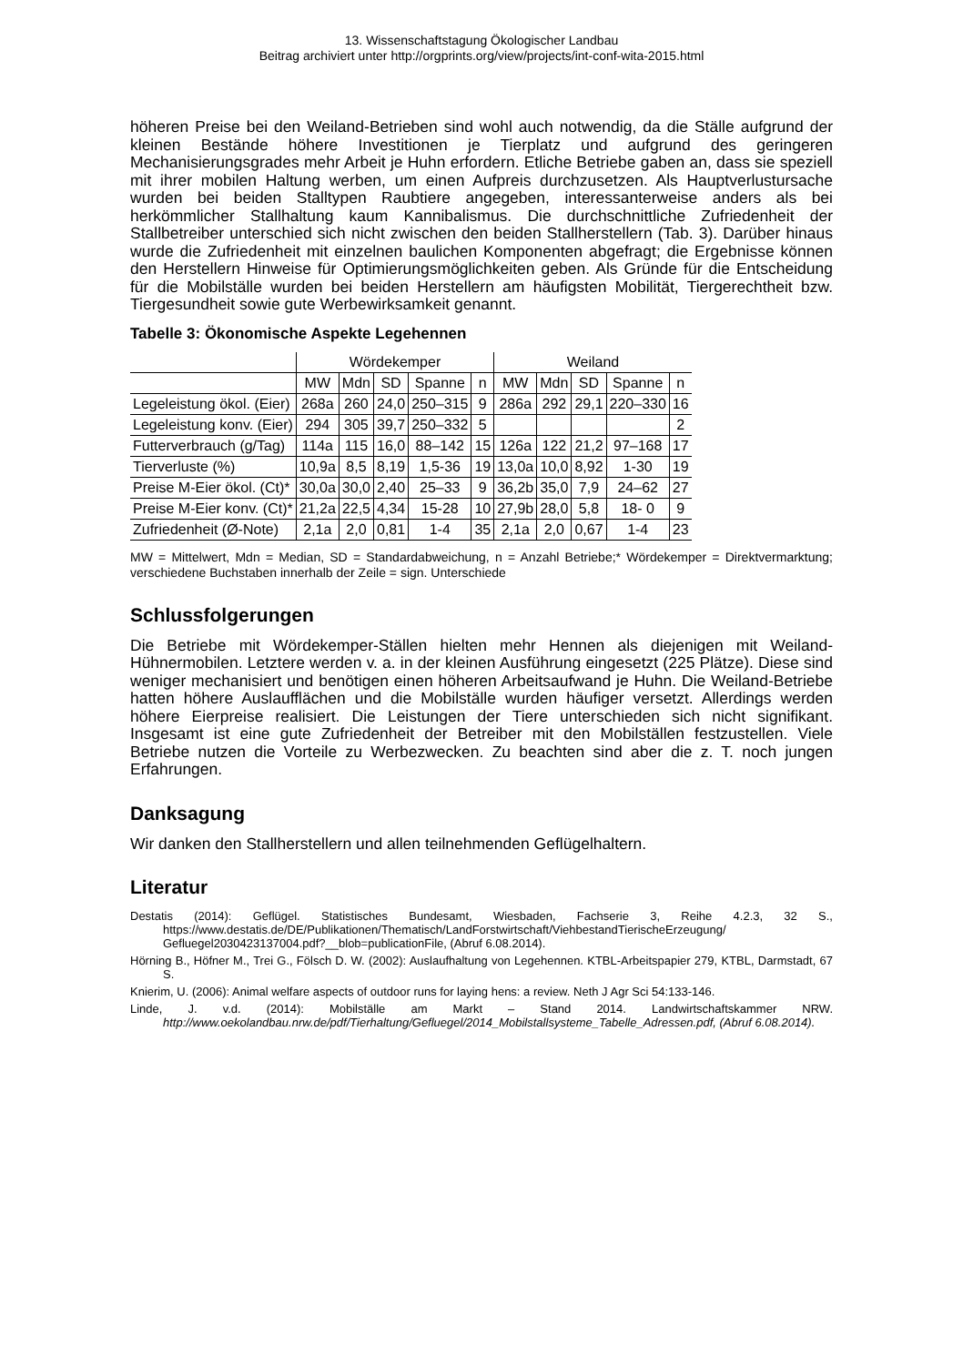13. Wissenschaftstagung Ökologischer Landbau
Beitrag archiviert unter http://orgprints.org/view/projects/int-conf-wita-2015.html
höheren Preise bei den Weiland-Betrieben sind wohl auch notwendig, da die Ställe aufgrund der kleinen Bestände höhere Investitionen je Tierplatz und aufgrund des geringeren Mechanisierungsgrades mehr Arbeit je Huhn erfordern. Etliche Betriebe gaben an, dass sie speziell mit ihrer mobilen Haltung werben, um einen Aufpreis durchzusetzen. Als Hauptverlustursache wurden bei beiden Stalltypen Raubtiere angegeben, interessanterweise anders als bei herkömmlicher Stallhaltung kaum Kannibalismus. Die durchschnittliche Zufriedenheit der Stallbetreiber unterschied sich nicht zwischen den beiden Stallherstellern (Tab. 3). Darüber hinaus wurde die Zufriedenheit mit einzelnen baulichen Komponenten abgefragt; die Ergebnisse können den Herstellern Hinweise für Optimierungsmöglichkeiten geben. Als Gründe für die Entscheidung für die Mobilställe wurden bei beiden Herstellern am häufigsten Mobilität, Tiergerechtheit bzw. Tiergesundheit sowie gute Werbewirksamkeit genannt.
Tabelle 3: Ökonomische Aspekte Legehennen
| | Wördekemper | | | | | Weiland | | | | |
| --- | --- | --- | --- | --- | --- | --- | --- | --- | --- | --- |
| | MW | Mdn | SD | Spanne | n | MW | Mdn | SD | Spanne | n |
| Legeleistung ökol. (Eier) | 268a | 260 | 24,0 | 250–315 | 9 | 286a | 292 | 29,1 | 220–330 | 16 |
| Legeleistung konv. (Eier) | 294 | 305 | 39,7 | 250–332 | 5 | | | | | 2 |
| Futterverbrauch (g/Tag) | 114a | 115 | 16,0 | 88–142 | 15 | 126a | 122 | 21,2 | 97–168 | 17 |
| Tierverluste (%) | 10,9a | 8,5 | 8,19 | 1,5-36 | 19 | 13,0a | 10,0 | 8,92 | 1-30 | 19 |
| Preise M-Eier ökol. (Ct)* | 30,0a | 30,0 | 2,40 | 25–33 | 9 | 36,2b | 35,0 | 7,9 | 24–62 | 27 |
| Preise M-Eier konv. (Ct)* | 21,2a | 22,5 | 4,34 | 15-28 | 10 | 27,9b | 28,0 | 5,8 | 18- 0 | 9 |
| Zufriedenheit (Ø-Note) | 2,1a | 2,0 | 0,81 | 1-4 | 35 | 2,1a | 2,0 | 0,67 | 1-4 | 23 |
MW = Mittelwert, Mdn = Median, SD = Standardabweichung, n = Anzahl Betriebe;* Wördekemper = Direktvermarktung; verschiedene Buchstaben innerhalb der Zeile = sign. Unterschiede
Schlussfolgerungen
Die Betriebe mit Wördekemper-Ställen hielten mehr Hennen als diejenigen mit Weiland-Hühnermobilen. Letztere werden v. a. in der kleinen Ausführung eingesetzt (225 Plätze). Diese sind weniger mechanisiert und benötigen einen höheren Arbeitsaufwand je Huhn. Die Weiland-Betriebe hatten höhere Auslaufflächen und die Mobilställe wurden häufiger versetzt. Allerdings werden höhere Eierpreise realisiert. Die Leistungen der Tiere unterschieden sich nicht signifikant. Insgesamt ist eine gute Zufriedenheit der Betreiber mit den Mobilställen festzustellen. Viele Betriebe nutzen die Vorteile zu Werbezwecken. Zu beachten sind aber die z. T. noch jungen Erfahrungen.
Danksagung
Wir danken den Stallherstellern und allen teilnehmenden Geflügelhaltern.
Literatur
Destatis (2014): Geflügel. Statistisches Bundesamt, Wiesbaden, Fachserie 3, Reihe 4.2.3, 32 S., https://www.destatis.de/DE/Publikationen/Thematisch/LandForstwirtschaft/ViehbestandTierischeErzeugung/ Gefluegel2030423137004.pdf?__blob=publicationFile, (Abruf 6.08.2014).
Hörning B., Höfner M., Trei G., Fölsch D. W. (2002): Auslaufhaltung von Legehennen. KTBL-Arbeitspapier 279, KTBL, Darmstadt, 67 S.
Knierim, U. (2006): Animal welfare aspects of outdoor runs for laying hens: a review. Neth J Agr Sci 54:133-146.
Linde, J. v.d. (2014): Mobilställe am Markt – Stand 2014. Landwirtschaftskammer NRW. http://www.oekolandbau.nrw.de/pdf/Tierhaltung/Gefluegel/2014_Mobilstallsysteme_Tabelle_Adressen.pdf, (Abruf 6.08.2014).